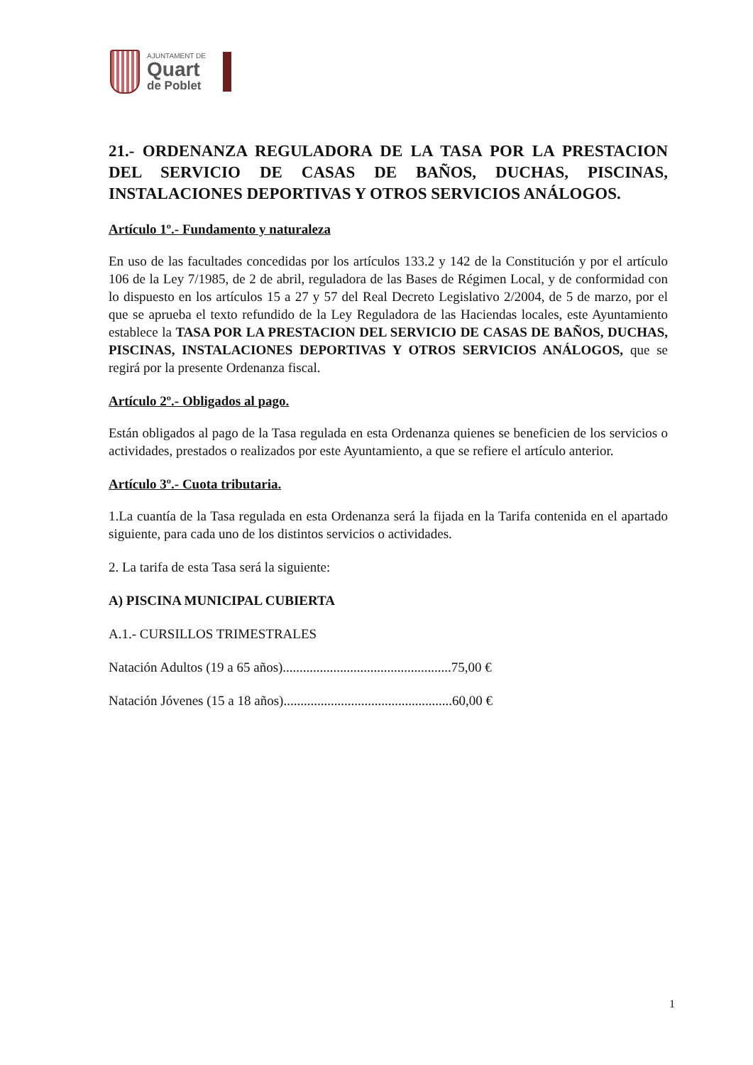AJUNTAMENT DE
Quart
de Poblet
21.- ORDENANZA REGULADORA DE LA TASA POR LA PRESTACION DEL SERVICIO DE CASAS DE BAÑOS, DUCHAS, PISCINAS, INSTALACIONES DEPORTIVAS Y OTROS SERVICIOS ANÁLOGOS.
Artículo 1º.- Fundamento y naturaleza
En uso de las facultades concedidas por los artículos 133.2 y 142 de la Constitución y por el artículo 106 de la Ley 7/1985, de 2 de abril, reguladora de las Bases de Régimen Local, y de conformidad con lo dispuesto en los artículos 15 a 27 y 57 del Real Decreto Legislativo 2/2004, de 5 de marzo, por el que se aprueba el texto refundido de la Ley Reguladora de las Haciendas locales, este Ayuntamiento establece la TASA POR LA PRESTACION DEL SERVICIO DE CASAS DE BAÑOS, DUCHAS, PISCINAS, INSTALACIONES DEPORTIVAS Y OTROS SERVICIOS ANÁLOGOS, que se regirá por la presente Ordenanza fiscal.
Artículo 2º.- Obligados al pago.
Están obligados al pago de la Tasa regulada en esta Ordenanza quienes se beneficien de los servicios o actividades, prestados o realizados por este Ayuntamiento, a que se refiere el artículo anterior.
Artículo 3º.- Cuota tributaria.
1.La cuantía de la Tasa regulada en esta Ordenanza será la fijada en la Tarifa contenida en el apartado siguiente, para cada uno de los distintos servicios o actividades.
2. La tarifa de esta Tasa será la siguiente:
A) PISCINA MUNICIPAL CUBIERTA
A.1.- CURSILLOS TRIMESTRALES
Natación Adultos (19 a 65 años)..................................................75,00 €
Natación Jóvenes (15 a 18 años)..................................................60,00 €
1